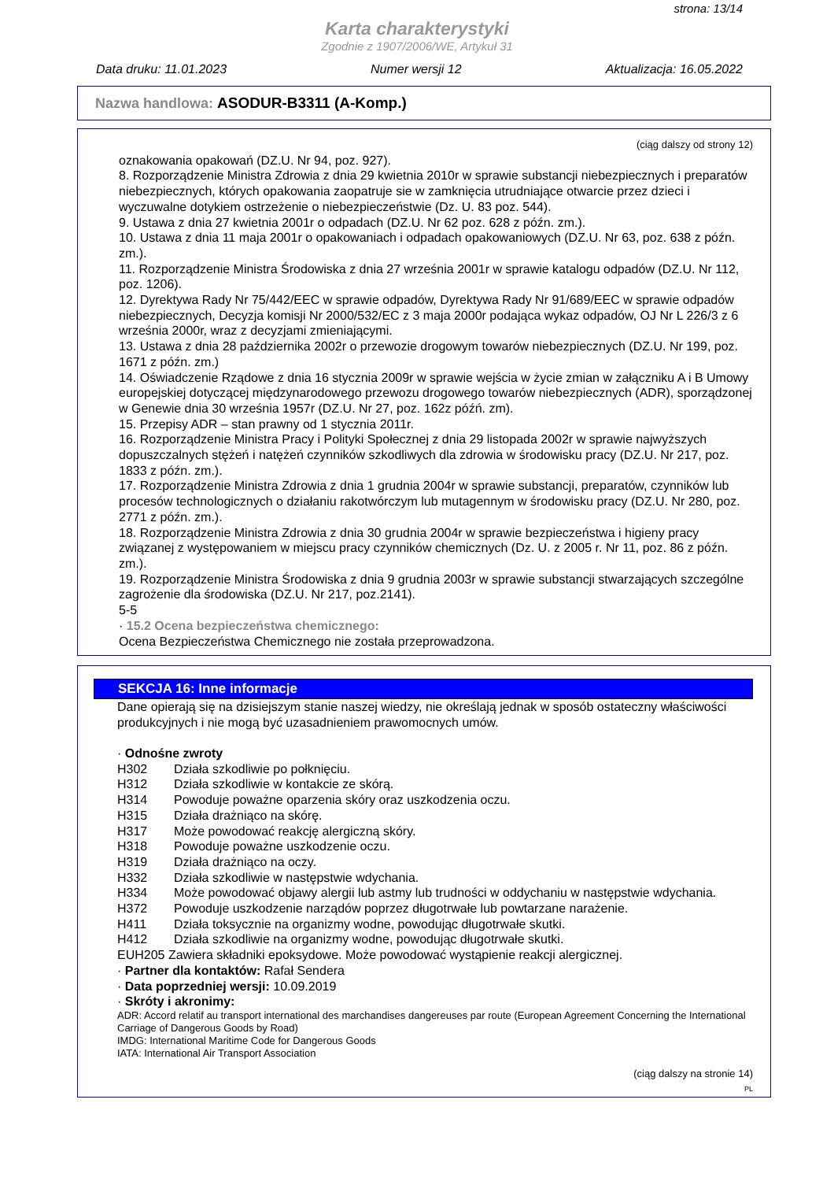strona: 13/14
Karta charakterystyki
Zgodnie z 1907/2006/WE, Artykuł 31
Data druku: 11.01.2023 Numer wersji 12 Aktualizacja: 16.05.2022
Nazwa handlowa: ASODUR-B3311 (A-Komp.)
(ciąg dalszy od strony 12)
oznakowania opakowań (DZ.U. Nr 94, poz. 927).
8. Rozporządzenie Ministra Zdrowia z dnia 29 kwietnia 2010r w sprawie substancji niebezpiecznych i preparatów niebezpiecznych, których opakowania zaopatruje sie w zamknięcia utrudniające otwarcie przez dzieci i wyczuwalne dotykiem ostrzeżenie o niebezpieczeństwie (Dz. U. 83 poz. 544).
9. Ustawa z dnia 27 kwietnia 2001r o odpadach (DZ.U. Nr 62 poz. 628 z późn. zm.).
10. Ustawa z dnia 11 maja 2001r o opakowaniach i odpadach opakowaniowych (DZ.U. Nr 63, poz. 638 z późn. zm.).
11. Rozporządzenie Ministra Środowiska z dnia 27 września 2001r w sprawie katalogu odpadów (DZ.U. Nr 112, poz. 1206).
12. Dyrektywa Rady Nr 75/442/EEC w sprawie odpadów, Dyrektywa Rady Nr 91/689/EEC w sprawie odpadów niebezpiecznych, Decyzja komisji Nr 2000/532/EC z 3 maja 2000r podająca wykaz odpadów, OJ Nr L 226/3 z 6 września 2000r, wraz z decyzjami zmieniającymi.
13. Ustawa z dnia 28 października 2002r o przewozie drogowym towarów niebezpiecznych (DZ.U. Nr 199, poz. 1671 z późn. zm.)
14. Oświadczenie Rządowe z dnia 16 stycznia 2009r w sprawie wejścia w życie zmian w załączniku A i B Umowy europejskiej dotyczącej międzynarodowego przewozu drogowego towarów niebezpiecznych (ADR), sporządzonej w Genewie dnia 30 września 1957r (DZ.U. Nr 27, poz. 162z późń. zm).
15. Przepisy ADR – stan prawny od 1 stycznia 2011r.
16. Rozporządzenie Ministra Pracy i Polityki Społecznej z dnia 29 listopada 2002r w sprawie najwyższych dopuszczalnych stężeń i natężeń czynników szkodliwych dla zdrowia w środowisku pracy (DZ.U. Nr 217, poz. 1833 z późn. zm.).
17. Rozporządzenie Ministra Zdrowia z dnia 1 grudnia 2004r w sprawie substancji, preparatów, czynników lub procesów technologicznych o działaniu rakotwórczym lub mutagennym w środowisku pracy (DZ.U. Nr 280, poz. 2771 z późn. zm.).
18. Rozporządzenie Ministra Zdrowia z dnia 30 grudnia 2004r w sprawie bezpieczeństwa i higieny pracy związanej z występowaniem w miejscu pracy czynników chemicznych (Dz. U. z 2005 r. Nr 11, poz. 86 z późn. zm.).
19. Rozporządzenie Ministra Środowiska z dnia 9 grudnia 2003r w sprawie substancji stwarzających szczególne zagrożenie dla środowiska (DZ.U. Nr 217, poz.2141).
5-5
· 15.2 Ocena bezpieczeństwa chemicznego:
Ocena Bezpieczeństwa Chemicznego nie została przeprowadzona.
SEKCJA 16: Inne informacje
Dane opierają się na dzisiejszym stanie naszej wiedzy, nie określają jednak w sposób ostateczny właściwości produkcyjnych i nie mogą być uzasadnieniem prawomocnych umów.
· Odnośne zwroty
H302 Działa szkodliwie po połknięciu.
H312 Działa szkodliwie w kontakcie ze skórą.
H314 Powoduje poważne oparzenia skóry oraz uszkodzenia oczu.
H315 Działa drażniąco na skórę.
H317 Może powodować reakcję alergiczną skóry.
H318 Powoduje poważne uszkodzenie oczu.
H319 Działa drażniąco na oczy.
H332 Działa szkodliwie w następstwie wdychania.
H334 Może powodować objawy alergii lub astmy lub trudności w oddychaniu w następstwie wdychania.
H372 Powoduje uszkodzenie narządów poprzez długotrwałe lub powtarzane narażenie.
H411 Działa toksycznie na organizmy wodne, powodując długotrwałe skutki.
H412 Działa szkodliwie na organizmy wodne, powodując długotrwałe skutki.
EUH205 Zawiera składniki epoksydowe. Może powodować wystąpienie reakcji alergicznej.
· Partner dla kontaktów: Rafał Sendera
· Data poprzedniej wersji: 10.09.2019
· Skróty i akronimy:
ADR: Accord relatif au transport international des marchandises dangereuses par route (European Agreement Concerning the International Carriage of Dangerous Goods by Road)
IMDG: International Maritime Code for Dangerous Goods
IATA: International Air Transport Association
(ciąg dalszy na stronie 14)
PL